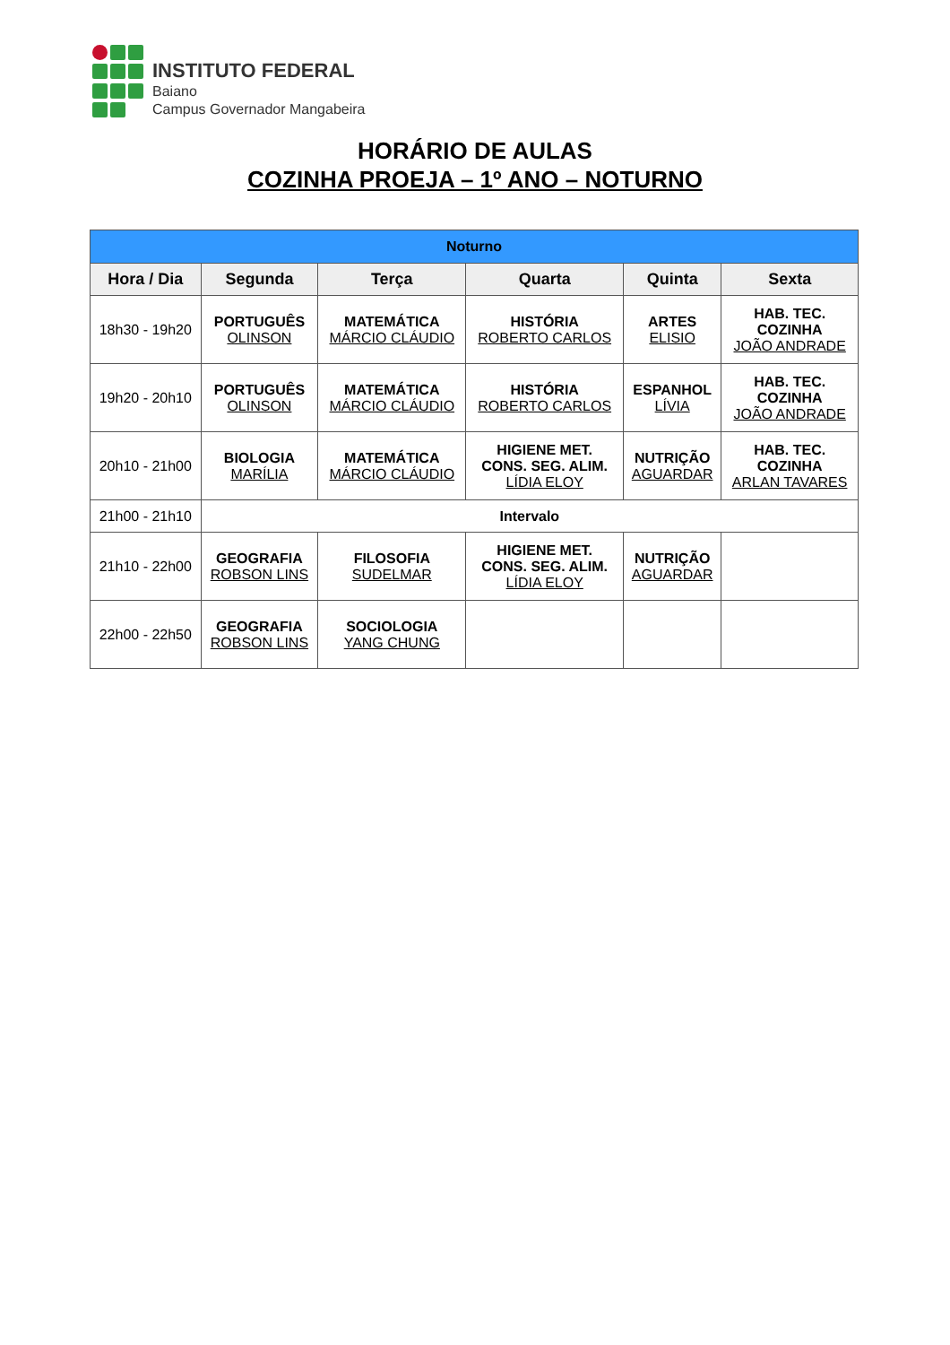INSTITUTO FEDERAL
Baiano
Campus Governador Mangabeira
HORÁRIO DE AULAS
COZINHA PROEJA – 1º ANO – NOTURNO
| Noturno | | | | | |
| Hora / Dia | Segunda | Terça | Quarta | Quinta | Sexta |
| 18h30 - 19h20 | PORTUGUÊS OLINSON | MATEMÁTICA MÁRCIO CLÁUDIO | HISTÓRIA ROBERTO CARLOS | ARTES ELISIO | HAB. TEC. COZINHA JOÃO ANDRADE |
| 19h20 - 20h10 | PORTUGUÊS OLINSON | MATEMÁTICA MÁRCIO CLÁUDIO | HISTÓRIA ROBERTO CARLOS | ESPANHOL LÍVIA | HAB. TEC. COZINHA JOÃO ANDRADE |
| 20h10 - 21h00 | BIOLOGIA MARÍLIA | MATEMÁTICA MÁRCIO CLÁUDIO | HIGIENE MET. CONS. SEG. ALIM. LÍDIA ELOY | NUTRIÇÃO AGUARDAR | HAB. TEC. COZINHA ARLAN TAVARES |
| 21h00 - 21h10 | Intervalo | | | | |
| 21h10 - 22h00 | GEOGRAFIA ROBSON LINS | FILOSOFIA SUDELMAR | HIGIENE MET. CONS. SEG. ALIM. LÍDIA ELOY | NUTRIÇÃO AGUARDAR | |
| 22h00 - 22h50 | GEOGRAFIA ROBSON LINS | SOCIOLOGIA YANG CHUNG | | | |